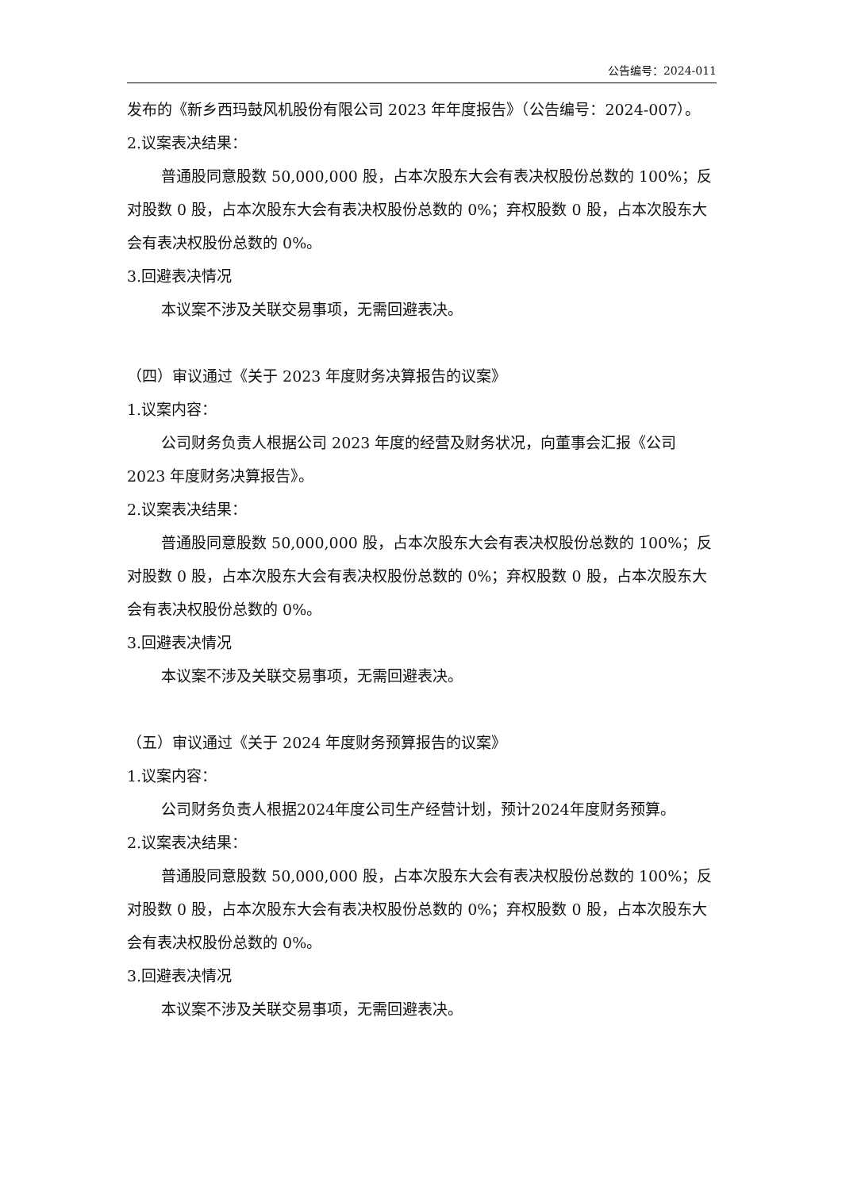公告编号：2024-011
发布的《新乡西玛鼓风机股份有限公司 2023 年年度报告》（公告编号：2024-007）。
2.议案表决结果：
普通股同意股数 50,000,000 股，占本次股东大会有表决权股份总数的 100%；反对股数 0 股，占本次股东大会有表决权股份总数的 0%；弃权股数 0 股，占本次股东大会有表决权股份总数的 0%。
3.回避表决情况
本议案不涉及关联交易事项，无需回避表决。
（四）审议通过《关于 2023 年度财务决算报告的议案》
1.议案内容：
公司财务负责人根据公司 2023 年度的经营及财务状况，向董事会汇报《公司 2023 年度财务决算报告》。
2.议案表决结果：
普通股同意股数 50,000,000 股，占本次股东大会有表决权股份总数的 100%；反对股数 0 股，占本次股东大会有表决权股份总数的 0%；弃权股数 0 股，占本次股东大会有表决权股份总数的 0%。
3.回避表决情况
本议案不涉及关联交易事项，无需回避表决。
（五）审议通过《关于 2024 年度财务预算报告的议案》
1.议案内容：
公司财务负责人根据2024年度公司生产经营计划，预计2024年度财务预算。
2.议案表决结果：
普通股同意股数 50,000,000 股，占本次股东大会有表决权股份总数的 100%；反对股数 0 股，占本次股东大会有表决权股份总数的 0%；弃权股数 0 股，占本次股东大会有表决权股份总数的 0%。
3.回避表决情况
本议案不涉及关联交易事项，无需回避表决。